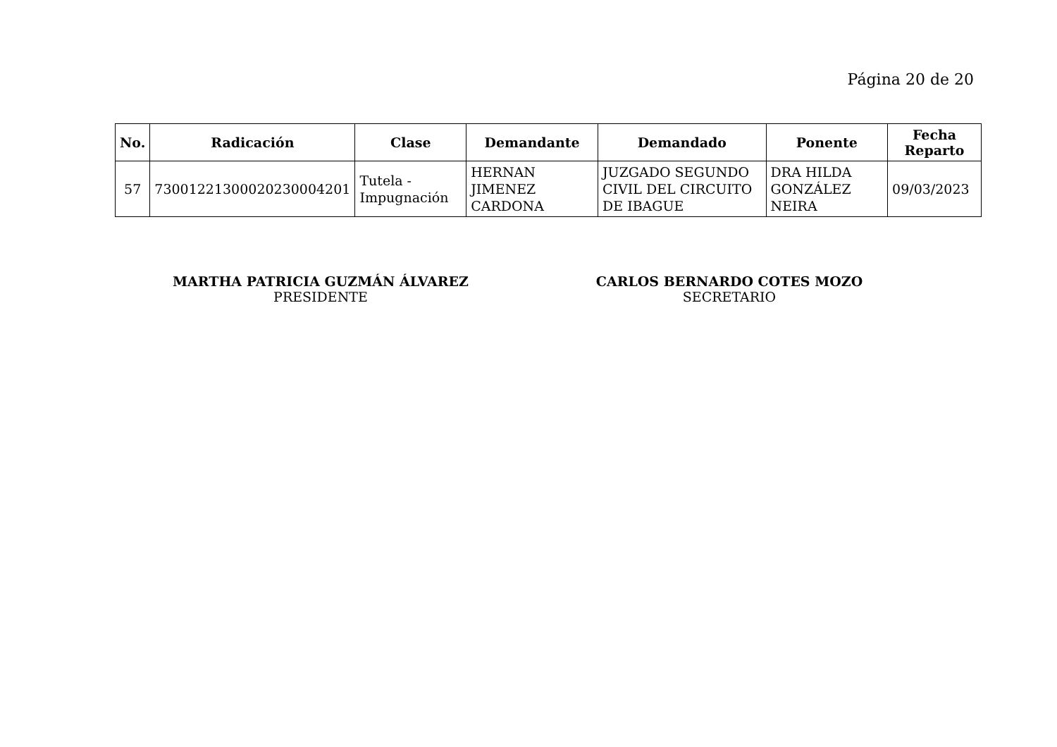Página 20 de 20
| No. | Radicación | Clase | Demandante | Demandado | Ponente | Fecha Reparto |
| --- | --- | --- | --- | --- | --- | --- |
| 57 | 73001221300020230004201 | Tutela - Impugnación | HERNAN JIMENEZ CARDONA | JUZGADO SEGUNDO CIVIL DEL CIRCUITO DE IBAGUE | DRA HILDA GONZÁLEZ NEIRA | 09/03/2023 |
MARTHA PATRICIA GUZMÁN ÁLVAREZ
PRESIDENTE
CARLOS BERNARDO COTES MOZO
SECRETARIO